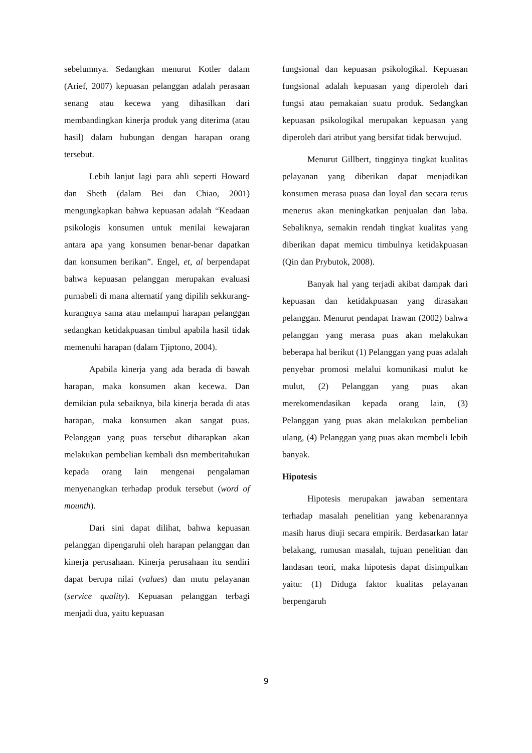sebelumnya. Sedangkan menurut Kotler dalam (Arief, 2007) kepuasan pelanggan adalah perasaan senang atau kecewa yang dihasilkan dari membandingkan kinerja produk yang diterima (atau hasil) dalam hubungan dengan harapan orang tersebut.
Lebih lanjut lagi para ahli seperti Howard dan Sheth (dalam Bei dan Chiao, 2001) mengungkapkan bahwa kepuasan adalah “Keadaan psikologis konsumen untuk menilai kewajaran antara apa yang konsumen benar-benar dapatkan dan konsumen berikan”. Engel, et, al berpendapat bahwa kepuasan pelanggan merupakan evaluasi purnabeli di mana alternatif yang dipilih sekkurang-kurangnya sama atau melampui harapan pelanggan sedangkan ketidakpuasan timbul apabila hasil tidak memenuhi harapan (dalam Tjiptono, 2004).
Apabila kinerja yang ada berada di bawah harapan, maka konsumen akan kecewa. Dan demikian pula sebaiknya, bila kinerja berada di atas harapan, maka konsumen akan sangat puas. Pelanggan yang puas tersebut diharapkan akan melakukan pembelian kembali dsn memberitahukan kepada orang lain mengenai pengalaman menyenangkan terhadap produk tersebut (word of mounth).
Dari sini dapat dilihat, bahwa kepuasan pelanggan dipengaruhi oleh harapan pelanggan dan kinerja perusahaan. Kinerja perusahaan itu sendiri dapat berupa nilai (values) dan mutu pelayanan (service quality). Kepuasan pelanggan terbagi menjadi dua, yaitu kepuasan
fungsional dan kepuasan psikologikal. Kepuasan fungsional adalah kepuasan yang diperoleh dari fungsi atau pemakaian suatu produk. Sedangkan kepuasan psikologikal merupakan kepuasan yang diperoleh dari atribut yang bersifat tidak berwujud.
Menurut Gillbert, tingginya tingkat kualitas pelayanan yang diberikan dapat menjadikan konsumen merasa puasa dan loyal dan secara terus menerus akan meningkatkan penjualan dan laba. Sebaliknya, semakin rendah tingkat kualitas yang diberikan dapat memicu timbulnya ketidakpuasan (Qin dan Prybutok, 2008).
Banyak hal yang terjadi akibat dampak dari kepuasan dan ketidakpuasan yang dirasakan pelanggan. Menurut pendapat Irawan (2002) bahwa pelanggan yang merasa puas akan melakukan beberapa hal berikut (1) Pelanggan yang puas adalah penyebar promosi melalui komunikasi mulut ke mulut, (2) Pelanggan yang puas akan merekomendasikan kepada orang lain, (3) Pelanggan yang puas akan melakukan pembelian ulang, (4) Pelanggan yang puas akan membeli lebih banyak.
Hipotesis
Hipotesis merupakan jawaban sementara terhadap masalah penelitian yang kebenarannya masih harus diuji secara empirik. Berdasarkan latar belakang, rumusan masalah, tujuan penelitian dan landasan teori, maka hipotesis dapat disimpulkan yaitu: (1) Diduga faktor kualitas pelayanan berpengaruh
9